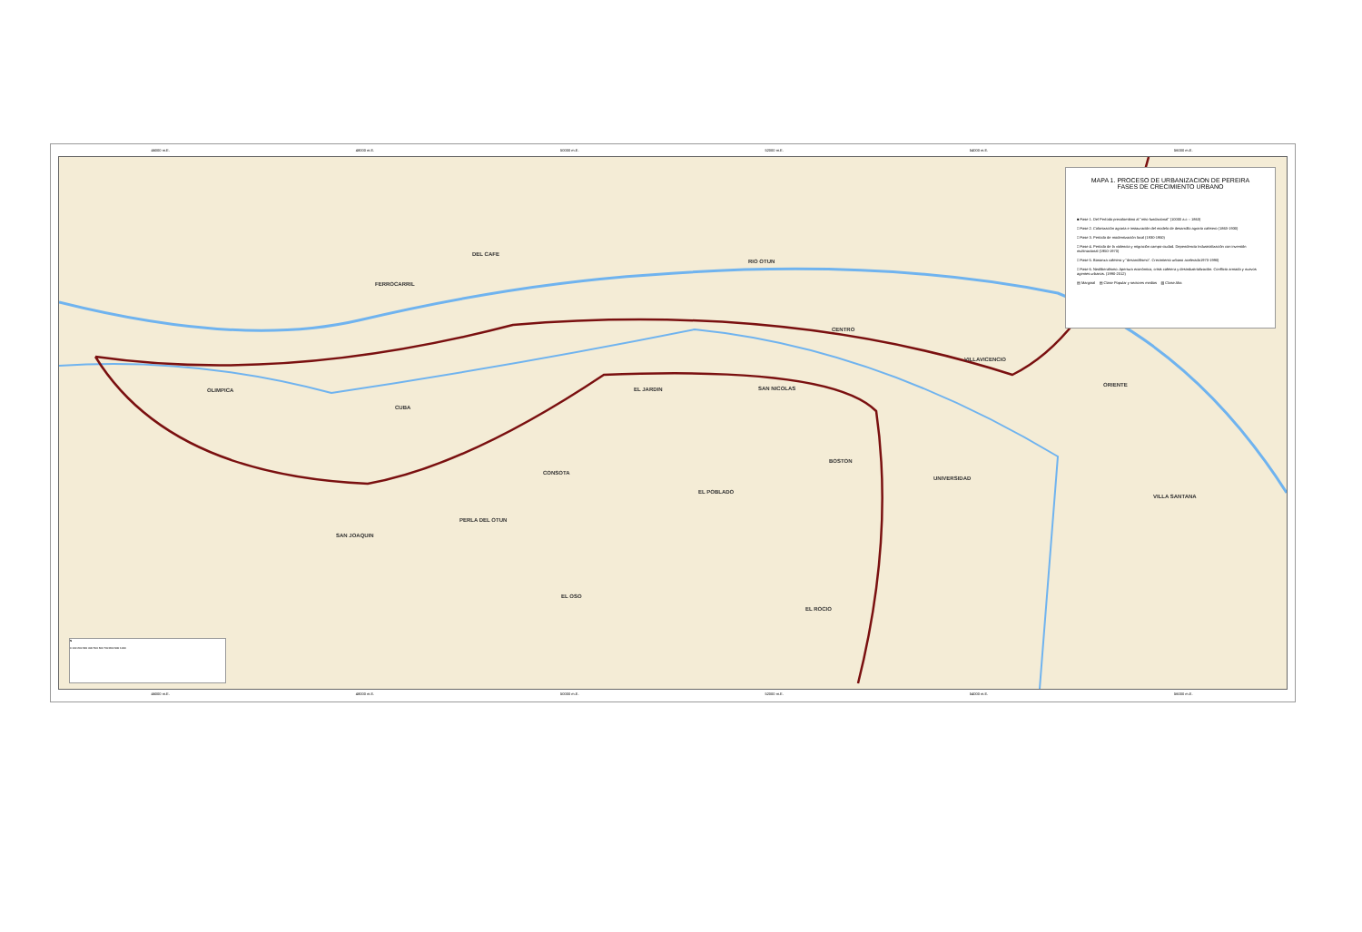46000 m.E. 48000 m.E. 50000 m.E. 52000 m.E. 54000 m.E. 56000 m.E.
46000 m.E. 48000 m.E. 50000 m.E. 52000 m.E. 54000 m.E. 56000 m.E.
DEL CAFE
FERROCARRIL
RIO OTUN
CENTRO
VILLAVICENCIO
OLIMPICA EL JARDIN SAN NICOLAS
ORIENTE
CUBA
BOSTON
CONSOTA
UNIVERSIDAD
EL POBLADO
VILLA SANTANA
PERLA DEL OTUN
SAN JOAQUIN
EL OSO
EL ROCIO
MAPA 1. PROCESO DE URBANIZACION DE PEREIRA
FASES DE CRECIMIENTO URBANO
■ Fase 1. Del Período precolombino al "mito fundacional" (10000 a.c – 1863)
□ Fase 2. Colonización agraria e instauración del modelo de desarrollo agrario cafetero (1863-1930)
□ Fase 3. Período de modernización local (1930-1950)
□ Fase 4. Período de la violencia y migración campo-ciudad. Dependencia Industrialización con inversión multinacional (1950-1970)
□ Fase 5. Bonanza cafetera y "desarrollismo". Crecimiento urbano acelerado1970-1990)
□ Fase 6. Neoliberalismo: Apertura económica, crisis cafetera y desindustrialización. Conflicto armado y nuevos agentes urbanos. (1990-2012)
▤ Marginal ▤ Clase Popular y sectores medios ▨ Clase Alta
N
0 100 200 300 400 500 600 700 800 900 1000